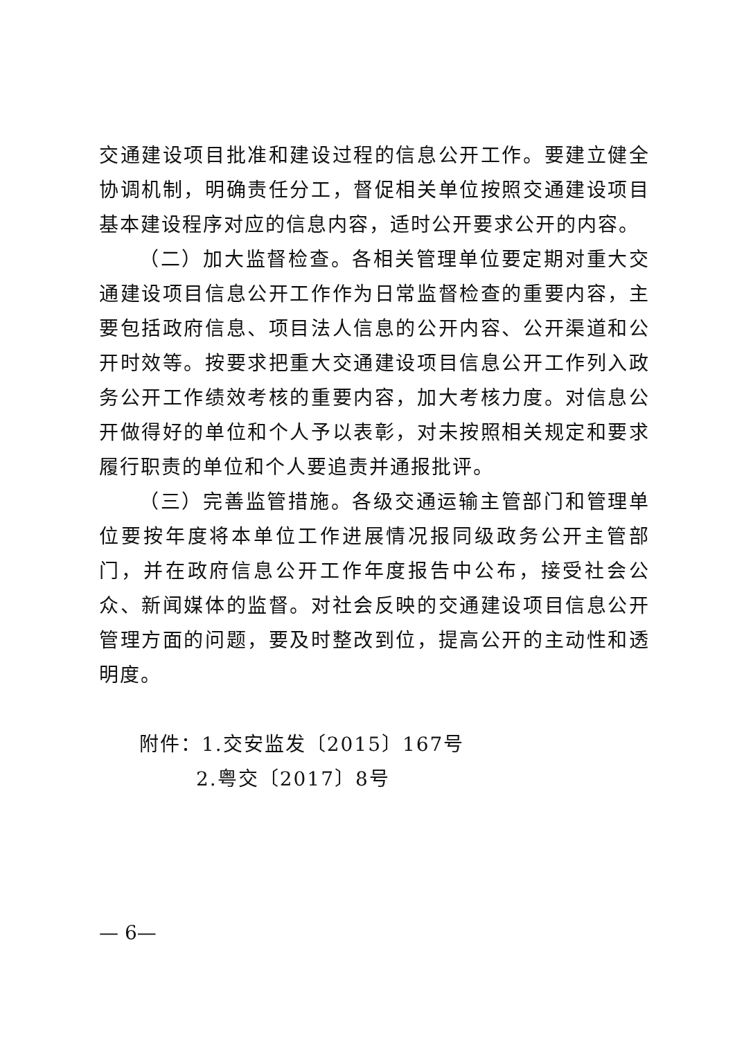交通建设项目批准和建设过程的信息公开工作。要建立健全协调机制，明确责任分工，督促相关单位按照交通建设项目基本建设程序对应的信息内容，适时公开要求公开的内容。
（二）加大监督检查。各相关管理单位要定期对重大交通建设项目信息公开工作作为日常监督检查的重要内容，主要包括政府信息、项目法人信息的公开内容、公开渠道和公开时效等。按要求把重大交通建设项目信息公开工作列入政务公开工作绩效考核的重要内容，加大考核力度。对信息公开做得好的单位和个人予以表彰，对未按照相关规定和要求履行职责的单位和个人要追责并通报批评。
（三）完善监管措施。各级交通运输主管部门和管理单位要按年度将本单位工作进展情况报同级政务公开主管部门，并在政府信息公开工作年度报告中公布，接受社会公众、新闻媒体的监督。对社会反映的交通建设项目信息公开管理方面的问题，要及时整改到位，提高公开的主动性和透明度。
附件：1.交安监发〔2015〕167号
2.粤交〔2017〕8号
— 6—